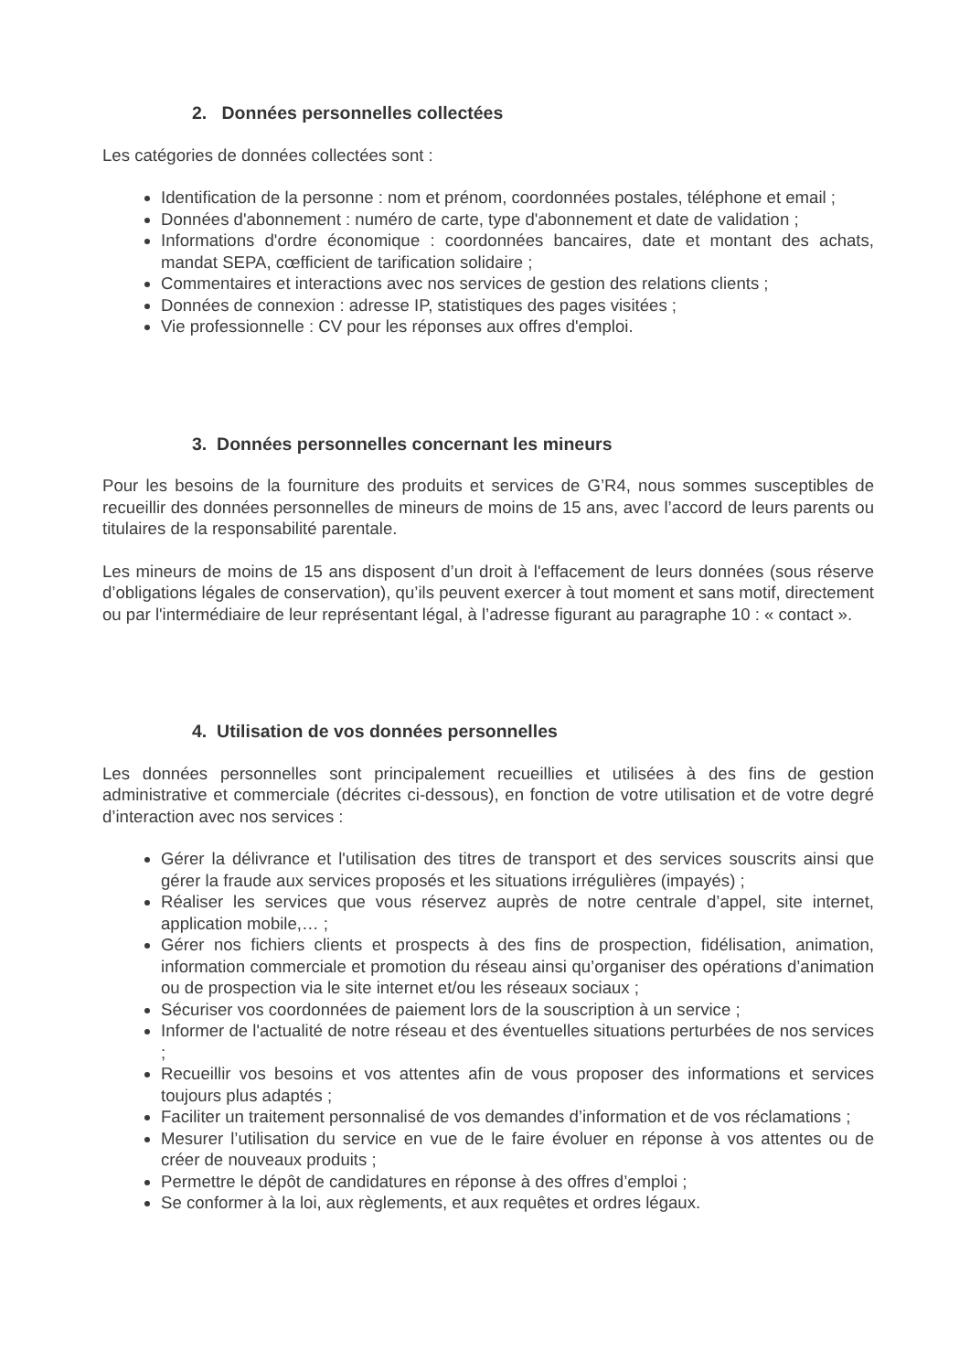2. Données personnelles collectées
Les catégories de données collectées sont :
Identification de la personne : nom et prénom, coordonnées postales, téléphone et email ;
Données d'abonnement : numéro de carte, type d'abonnement et date de validation ;
Informations d'ordre économique : coordonnées bancaires, date et montant des achats, mandat SEPA, cœfficient de tarification solidaire ;
Commentaires et interactions avec nos services de gestion des relations clients ;
Données de connexion : adresse IP, statistiques des pages visitées ;
Vie professionnelle : CV pour les réponses aux offres d'emploi.
3. Données personnelles concernant les mineurs
Pour les besoins de la fourniture des produits et services de G’R4, nous sommes susceptibles de recueillir des données personnelles de mineurs de moins de 15 ans, avec l’accord de leurs parents ou titulaires de la responsabilité parentale.
Les mineurs de moins de 15 ans disposent d’un droit à l'effacement de leurs données (sous réserve d’obligations légales de conservation), qu’ils peuvent exercer à tout moment et sans motif, directement ou par l'intermédiaire de leur représentant légal, à l’adresse figurant au paragraphe 10 : « contact ».
4. Utilisation de vos données personnelles
Les données personnelles sont principalement recueillies et utilisées à des fins de gestion administrative et commerciale (décrites ci-dessous), en fonction de votre utilisation et de votre degré d’interaction avec nos services :
Gérer la délivrance et l'utilisation des titres de transport et des services souscrits ainsi que gérer la fraude aux services proposés et les situations irrégulières (impayés) ;
Réaliser les services que vous réservez auprès de notre centrale d’appel, site internet, application mobile,… ;
Gérer nos fichiers clients et prospects à des fins de prospection, fidélisation, animation, information commerciale et promotion du réseau ainsi qu’organiser des opérations d’animation ou de prospection via le site internet et/ou les réseaux sociaux ;
Sécuriser vos coordonnées de paiement lors de la souscription à un service ;
Informer de l'actualité de notre réseau et des éventuelles situations perturbées de nos services ;
Recueillir vos besoins et vos attentes afin de vous proposer des informations et services toujours plus adaptés ;
Faciliter un traitement personnalisé de vos demandes d’information et de vos réclamations ;
Mesurer l’utilisation du service en vue de le faire évoluer en réponse à vos attentes ou de créer de nouveaux produits ;
Permettre le dépôt de candidatures en réponse à des offres d’emploi ;
Se conformer à la loi, aux règlements, et aux requêtes et ordres légaux.